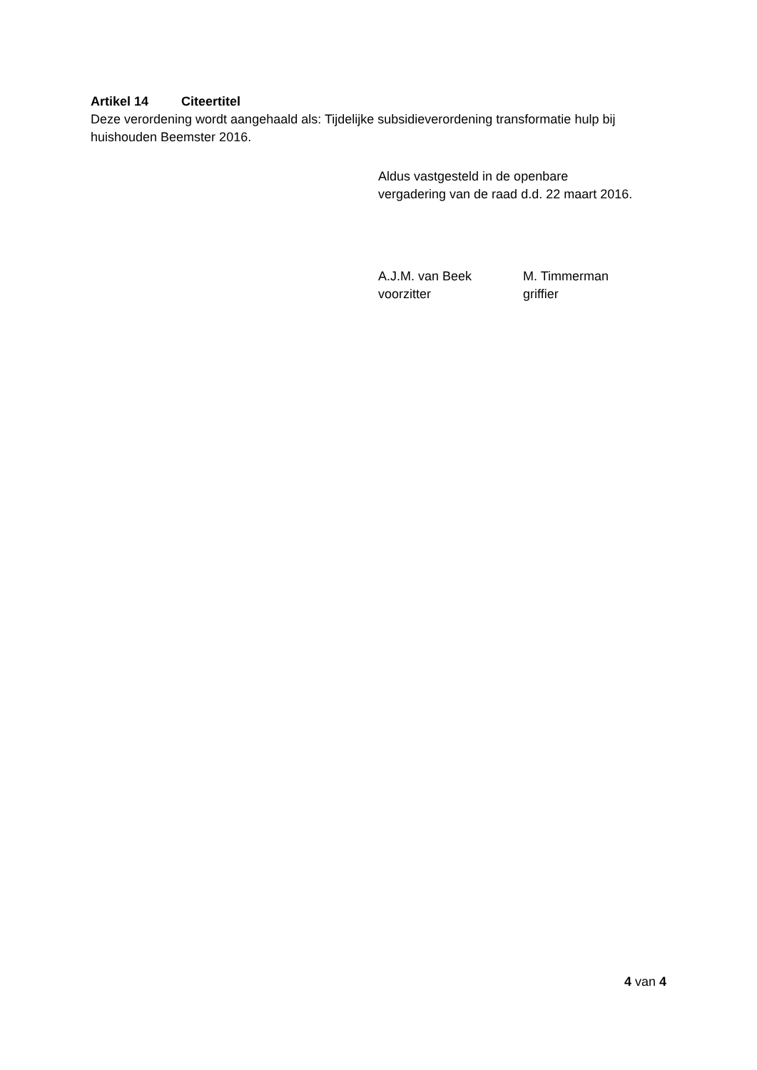Artikel 14 Citeertitel
Deze verordening wordt aangehaald als: Tijdelijke subsidieverordening transformatie hulp bij huishouden Beemster 2016.
Aldus vastgesteld in de openbare
vergadering van de raad d.d. 22 maart 2016.
A.J.M. van Beek
voorzitter
M. Timmerman
griffier
4 van 4